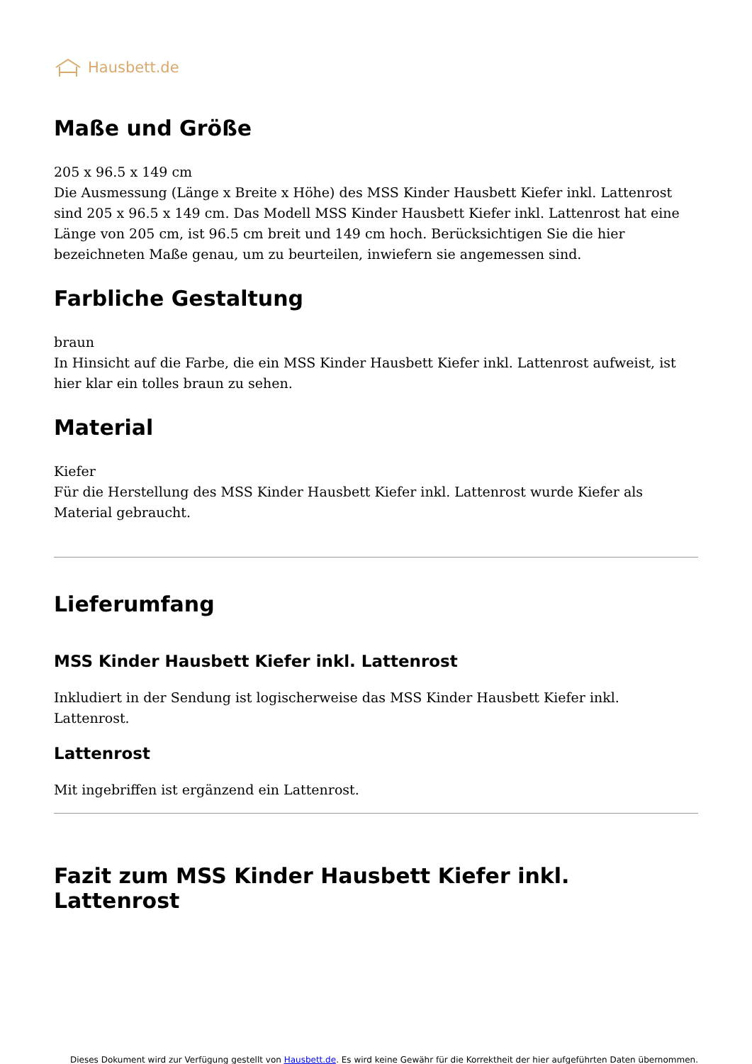Hausbett.de
Maße und Größe
205 x 96.5 x 149 cm
Die Ausmessung (Länge x Breite x Höhe) des MSS Kinder Hausbett Kiefer inkl. Lattenrost sind 205 x 96.5 x 149 cm. Das Modell MSS Kinder Hausbett Kiefer inkl. Lattenrost hat eine Länge von 205 cm, ist 96.5 cm breit und 149 cm hoch. Berücksichtigen Sie die hier bezeichneten Maße genau, um zu beurteilen, inwiefern sie angemessen sind.
Farbliche Gestaltung
braun
In Hinsicht auf die Farbe, die ein MSS Kinder Hausbett Kiefer inkl. Lattenrost aufweist, ist hier klar ein tolles braun zu sehen.
Material
Kiefer
Für die Herstellung des MSS Kinder Hausbett Kiefer inkl. Lattenrost wurde Kiefer als Material gebraucht.
Lieferumfang
MSS Kinder Hausbett Kiefer inkl. Lattenrost
Inkludiert in der Sendung ist logischerweise das MSS Kinder Hausbett Kiefer inkl. Lattenrost.
Lattenrost
Mit ingebriffen ist ergänzend ein Lattenrost.
Fazit zum MSS Kinder Hausbett Kiefer inkl. Lattenrost
Dieses Dokument wird zur Verfügung gestellt von Hausbett.de. Es wird keine Gewähr für die Korrektheit der hier aufgeführten Daten übernommen.